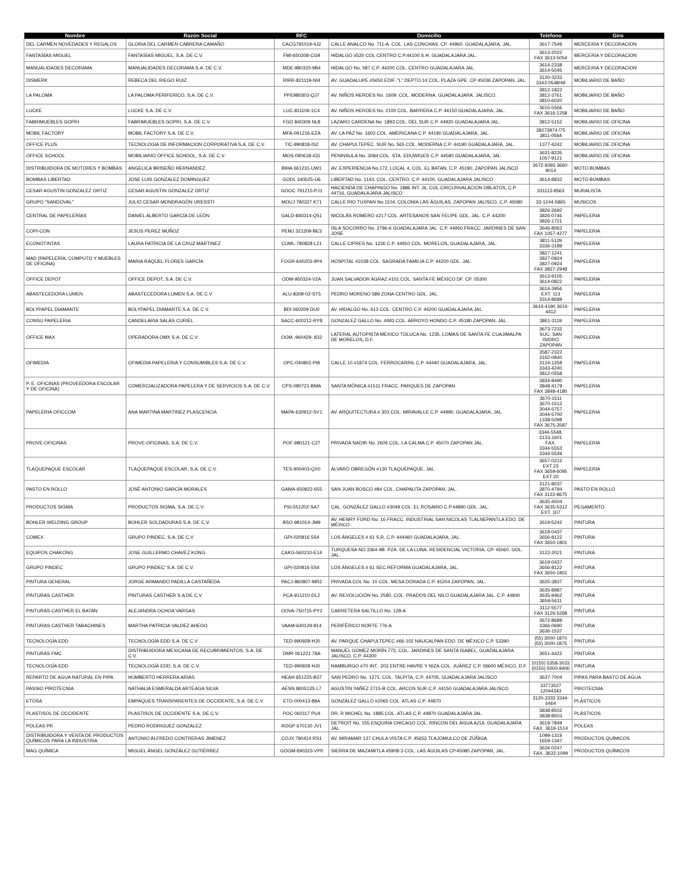| Nombre | Razón Social | RFC | Domicilio | Teléfono | Giro |
| --- | --- | --- | --- | --- | --- |
| DEL CARMEN NOVEDADES Y REGALOS | GLORIA DEL CARMEN CABRERA CAMAÑO | CACG791019-4J2 | CALLE ANALCO No. 711-A. COL. LAS CONCHAS. CP. 44960. GUADALAJARA, JAL. | 3617-7549 | MERCERIA Y DECORACION |
| FANTASÍAS MIGUEL | FANTASÍAS MIGUEL, S.A. DE C.V. | FMI-650208-CG9 | HIDALGO #520 COL CENTRO C.P.44100 S.H. GUADALAJARA JAL. | 3613-2022 FAX 3613-5054 | MERCERIA Y DECORACION |
| MANUALIDADES DECORAMA | MANUALIDADES DECORAMA S.A. DE C.V. | MDE-980320-9B4 | HIDALGO No. 587 C.P. 44200 COL. CENTRO GUADALAJARA JAL. | 3614-2338 3614-5045 | MERCERIA Y DECORACION |
| DISMERK | REBECA DEL RIEGO RUIZ | RIRR-821119-NI4 | AV. GUADALUPE #5650 EDIF. "L" DEPTO.14 COL. PLAZA GPE. CP 45036 ZAPOPAN, JAL. | 3120-3233 3343-0548/49 | MOBILIARIO DE BAÑO |
| LA PALOMA | LA PALOMA PERIFERICO, S.A. DE C.V. | PPE980303-QJ7 | AV. NIÑOS HEROES No. 1609. COL. MODERNA. GUADALAJARA, JALISCO. | 3812-1822 3812-3761 3810-6020 | MOBILIARIO DE BAÑO |
| LUCKE | LUCKE S.A. DE C.V. | LUC-811106-1C4 | AV. NIÑOS HEROES No. 2100 COL. BARRERA C.P. 44150 GUADALAJARA, JAL. | 3615-5566 FAX 3616-1258 | MOBILIARIO DE BAÑO |
| FABRIMUEBLES GOPRI | FABRIMUEBLES GOPRI, S.A. DE C.V. | FGO 840309 NL8 | LAZARO CARDENA No. 1893 COL. DEL SUR C.P. 44920 GUADALAJARA JAL. | 3812-5152 | MOBILIARIO DE OFICINA |
| MOBIL FACTORY | MOBIL FACTORY S.A. DE C.V. | MFA-091216-EZA | AV. LA PAZ No. 1603 COL. AMERICANA C.P. 44190 GUADALAJARA, JAL. | 38273974 /75 3811-0564 | MOBILIARIO DE OFICINA |
| OFFICE PLUS | TECNOLOGIA DE INFORMACION CORPORATIVA S.A. DE C.V. | TIC-990818-IS2 | AV. CHAPULTEPEC. SUR No. 565 COL. MODERNA C.P. 44190 GUADALAJARA, JAL. | 1377-4242 | MOBILIARIO DE OFICINA |
| OFFICE SCHOOL | MOBILIARIO OFFICE SCHOOL, S.A. DE C.V. | MOS-090618-431 | PENINSULA No. 3084 COL. STA. EDUWIGES C.P. 44580 GUADALAJARA, JAL. | 3631-8235 1057-9121 | MOBILIARIO DE OFICINA |
| DISTRIBUIDORA DE MOTORES Y BOMBAS | ANGELICA BRISEÑO HERNANDEZ | BIHA 661231-UW1 | AV. EXPERIENCIA No.172, LOCAL 4, COL. EL BATAN, C.P. 45190, ZAPOPAN JALISCO | 3672-9393 3660-9014 | MOTO BOMBAS |
| BOMBAS LIBERTAD | JOSE LUIS GONZALEZ DOMINGUEZ | GODL 340525-IJ6 | LIBERTAD No. 1143, COL. CENTRO, C.P. 44100, GUADALAJARA JALISCO | 3614-8832 | MOTO BOMBAS |
| CESAR AGUSTIN GONZALEZ ORTIZ | CESAR AGUSTIN GONZALEZ ORTIZ | GOOC 791215-PJ1 | HACIENDA DE CHAPINGO No. 1886 INT. J6, COL.CIRCUNVALACION OBLATOS, C.P. 44716, GUADALAJARA JALISCO | 331113-8563 | MURALISTA |
| GRUPO "SANDOVAL" | JULIO CESAR MONDRAGÓN URESSTI | MOUJ 780327 K71 | CALLE RIO TUXPAN No.1104, COLONIA LAS ÁGUILAS, ZAPOPAN JALISCO, C.P. 45080 | 33-1244-5865 | MUSICOS |
| CENTRAL DE PAPELERÍAS | DANIEL ALBERTO GARCÍA DE LEÓN | GALD-840314-Q51 | NICOLÁS ROMERO #217 COL. ARTESANOS SAN FELIPE GDL. JAL. C.P. 44200 | 3826-2692 3826-0746 3826-1721 | PAPELERIA |
| COPI-CON | JESUS PEREZ MUÑOZ | PEMJ 321209-BE3 | ISLA SOCORRO No. 2796-6 GUADALAJARA JAL. C.P. 44950 FRACC. JARDINES DE SAN JOSE | 3646-8063 FAX 1057-4277 | PAPELERIA |
| ECONOTINTAS | LAURA PATRICIA DE LA CRUZ MARTINEZ | CUML-780828-L21 | CALLE CIPRES No. 1226 C.P. 44910 COL. MORELOS, GUADALAJARA, JAL. | 3811-5129 3336-3189 | PAPELERIA |
| MAD (PAPELERÍA, COMPUTO Y MUEBLES DE OFICINA) | MARIA RAQUEL FLORES GARCÍA | FOGR-640203-9P4 | HOSPITAL #1038 COL. SAGRADA FAMILIA C.P. 44200 GDL. JAL. | 3827-1241 3827-0924 3827-0924 FAX 3827-2948 | PAPELERIA |
| OFFICE DEPOT | OFFICE DEPOT, S.A. DE C.V. | ODM-950324-V2A | JUAN SALVADOR AGRAZ #101 COL. SANTA FE MÉXICO DF. CP. 05300 | 3613-9105 3614-0822 | PAPELERIA |
| ABASTECEDORA LUMEN | ABASTECEDORA LUMEN S.A. DE C.V | ALU-8309-02-ST5 | PEDRO MORENO 589 ZONA CENTRO GDL. JAL. | 3614-3956 EXT. 113 3314-8689 | PAPELERIA |
| BOLYPAPEL DIAMANTE | BOLYPAPEL DIAMANTE S.A. DE C.V. | BDI 060209 DU0 | AV. HIDALGO No. 613 COL. CENTRO C.P. 44200 GUADALAJARA JAL. | 3614-4190 3614-4412 | PAPELERIA |
| CONSU PAPELERIA | CANDELARIA SALAS CURIEL | SACC-600212-RY8 | GONZALEZ GALLO No. 4493 COL. ARROYO HONDO C.P. 45180 ZAPOPAN, JAL. | 3861-3119 | PAPELERIA |
| OFFICE MAX | OPERADORA OMX S.A. DE C.V. | OOM -960429- 832 | LATERAL AUTOPISTA MEXICO TOLUCA No. 1235, LOMAS DE SANTA FE CUAJIMALPA DE MORELOS, D.F. | 3673-7232 SUC. SAN ISIDRO ZAPOPAN | PAPELERIA |
| OFIMEDIA | OFIMEDIA PAPELERIA Y CONSUMIBLES S.A. DE C.V. | OPC-040802-PI8 | CALLE 10 #1874 COL. FERROCARRIL C.P. 44440 GUADALAJARA, JAL. | 3587-2322 3162-0840 3124-1258 3343-4240 3812-0558 | PAPELERIA |
| P. E. OFICINAS (PROVEEDORA ESCOLAR Y DE OFICINA) | COMERCIALIZADORA PAPELERA Y DE SERVICIOS S.A. DE C.V. | CPS-080721-BMA | SANTA MÓNICA #1511 FRACC. PARQUES DE ZAPOPAN | 3834-8490 3848-4179 FAX 3848-4180 | PAPELERIA |
| PAPELERIA OFICCOM | ANA MARTINA MARTINEZ PLASCENCIA | MAPA-630912-SV1 | AV. ARQUITECTURA # 303 COL. MIRAVALLE C.P. 44990, GUADALAJARA, JAL. | 3670-1511 3670-1512 3044-5757 3044-5700 1338-5098 FAX 3675-3587 | PAPELERIA |
| PROVE-OFICINAS | PROVE-OFICINAS, S.A. DE C.V. | POF-980121-C27 | PRIVADA NADIR No. 2606 COL. LA CALMA C.P. 45070 ZAPOPAN JAL. | 3344-5548, 3133-1601 FAX. 3344-5553 3344-5549 | PAPELERIA |
| TLAQUEPAQUE ESCOLAR | TLAQUEPAQUE ESCOLAR, S.A. DE C.V. | TES-900403-QX0 | ÁLVARO OBREGÓN #130 TLAQUEPAQUE, JAL. | 3657-0212 EXT 23 FAX 3659-6095 EXT 20 | PAPELERIA |
| PASTO EN ROLLO | JOSÉ ANTONIO GARCÍA MORALES | GAMA-650922-655 | SAN JUAN BOSCO #84 COL. CHAPALITA ZAPOPAN, JAL. | 3121-8037 3870-4794 FAX 3122-8675 | PASTO EN ROLLO |
| PRODUCTOS SIGMA | PRODUCTOS SIGMA, S.A. DE C.V. | PSI-551202-SA7 | CAL. GONZÁLEZ GALLO #3049 COL. EL ROSARIO C.P.44890 GDL. JAL. | 3635-4504 FAX 3635-5312 EXT. 107 | PEGAMENTO |
| BOHLER WELDING GROUP | BOHLER SOLDADURAS S.A. DE C.V. | BSO 981014-JM9 | AV. HENRY FORD No. 16 FRACC. INDUSTRIAL SAN NICOLAS TLALNEPANTLA EDO. DE MÉXICO | 3619-5242 | PINTURA |
| COMEX | GRUPO PINDEC, S.A. DE C.V | GPI-020816 5S4 | LOS ÁNGELES # 61 S.R. C.P. 444460 GUADALAJARA, JAL. | 3618-0437 3656-8122 FAX 3650-1801 | PINTURA |
| EQUIPOS CHAKONG | JOSE GUILLERMO CHAVEZ KONG | CAKG-560210-E14 | TURQUESA NO.3364-9B. PZA. DE LA LUNA. RESIDENCIAL VICTORIA. CP. 45060. GDL. JAL. | 3122-2021 | PINTURA |
| GRUPO PINDEC | GRUPO PINDEC' S.A. DE C.V. | GPI-020816-5S4 | LOS ÁNGELES # 61 SEC.REFORMA GUADALAJARA, JAL. | 3619-0437 3656-8122 FAX 3650-1801 | PINTURA |
| PINTURA GENERAL | JORGE ARMANDO PADILLA CASTAÑEDA | PACJ-860807-MR2 | PRIVADA COL No. 10 COL. MESA DORADA C.P. 45204 ZAPOPAN, JAL. | 3625-3837 | PINTURA |
| PINTURAS CASTHER | PINTURAS CASTHER S.A DE C.V | PCA-911210-DL2 | AV. REVOLUCIÓN No. 2580, COL. PRADOS DEL NILO GUADALAJARA JAL. C.P. 44840 | 3635-8987 3635-9462 3659-5611 | PINTURA |
| PINTURAS CASTHER EL BATAN | ALEJANDRA OCHOA VARGAS | OOVA-750715-PY2 | CARRETERA SALTILLO No. 128-A | 3112-5577 FAX 3126-5268 | PINTURA |
| PINTURAS CASTHER TABACHINES | MARTHA PATRICIA VALDEZ AHEDO | VAAM-640129-814 | PERIFÉRICO NORTE 776-A | 3672-8689 3366-0690 3636-1537 | PINTURA |
| TECNOLOGÍA EDD | TECNOLOGÍA EDD S.A. DE C.V | TED-990928-HJ0 | AV. PARQUE CHAPULTEPEC #66-102 NAUCALPAN EDO. DE MÉXICO C.P. 53390 | (55) 3000-1870 (55) 3000-1875 | PINTURA |
| PINTURAS FMC | DISTRIBUIDORA MEXICANA DE RECUBRIMIENTOS, S.A. DE C.V. | DMR 061221 78A | MANUEL GOMEZ MORÍN 773, COL. JARDINES DE SANTA ISABEL, GUADALAJARA JALISCO, C.P. 44300 | 3651-4422 | PINTURA |
| TECNOLOGÍA EDD | TECNOLOGÍA EDD, S.A. DE C.V. | TED-990928 HJ0 | HAMBURGO #70 INT.. 203 ENTRE HAVRE Y NIZA COL. JUÁREZ C.P. 06600 MÉXICO, D.F. | (0155) 5358-3033 (0155) 5000-9400 | PINTURA |
| REPARTO DE AGUA NATURAL EN PIPA | HUMBERTO HERRERA ARIAS | HEAH 651225-B37 | SAN PEDRO No. 1271, COL. TALPITA, C.P. 44705, GUADALAJARA JALISCO | 3637-7004 | PIPAS PARA BASTO DE AGUA |
| PASSIO PIROTECNIA | NATHALIA ESMERALDA ARTEAGA SILVA | AESN 860513S L7 | AGUSTIN YAÑEZ 2715-B COL. ARCOS SUR C.P. 44150 GUADALAJARA JALISCO | 33773527 12044343 | PIROTECNIA |
| ETOSA | EMPAQUES TRANSPARENTES DE OCCIDENTE, S.A. DE C.V. | ETO-000413-88A | GONZÁLEZ GALLO #2065 COL. ATLAS C.P. 44870 | 3120-3333 3344-6464 | PLÁSTICOS |
| PLASTISOL DE OCCIDENTE | PLASTISOL DE OCCIDENTE S.A. DE C.V. | POC 060117 PU4 | DR. R MICHEL No. 1885 COL. ATLAS C.P. 44870 GUADALAJARA JAL. | 3838-8502 3838-8503 | PLÁSTICOS |
| POLEAS PR | PEDRO RODRIGUEZ GONZALEZ | ROGP 670130 JV1 | DETROIT No. 155 ESQUINA CHICAGO COL. RINCON DEL AGUA AZUL GUADALAJARA JAL. | 3619-7849 FAX. 3619-1514 | POLEAS |
| DISTRIBUIDORA Y VENTA DE PRODUCTOS QUÍMICOS PARA LA INDUSTRIA | ANTONIO ALFREDO CONTRERAS JIMENEZ | COJX 780414 RS1 | AV. MIRAMAR 137 CHULA VISTA C.P. 45653 TLAJOMULCO DE ZÚÑIGA | 1099-1319 1659-1347 | PRODUCTOS QUÍMICOS |
| MAG QUÍMICA | MIGUEL ÁNGEL GONZÁLEZ GUTIÉRREZ | GOGM-690323-VP0 | SIERRA DE MAZAMITLA #5908-3 COL. LAS ÁGUILAS CP.45080 ZAPOPAN, JAL. | 3634-0247 FAX. 3632-1099 | PRODUCTOS QUÍMICOS |